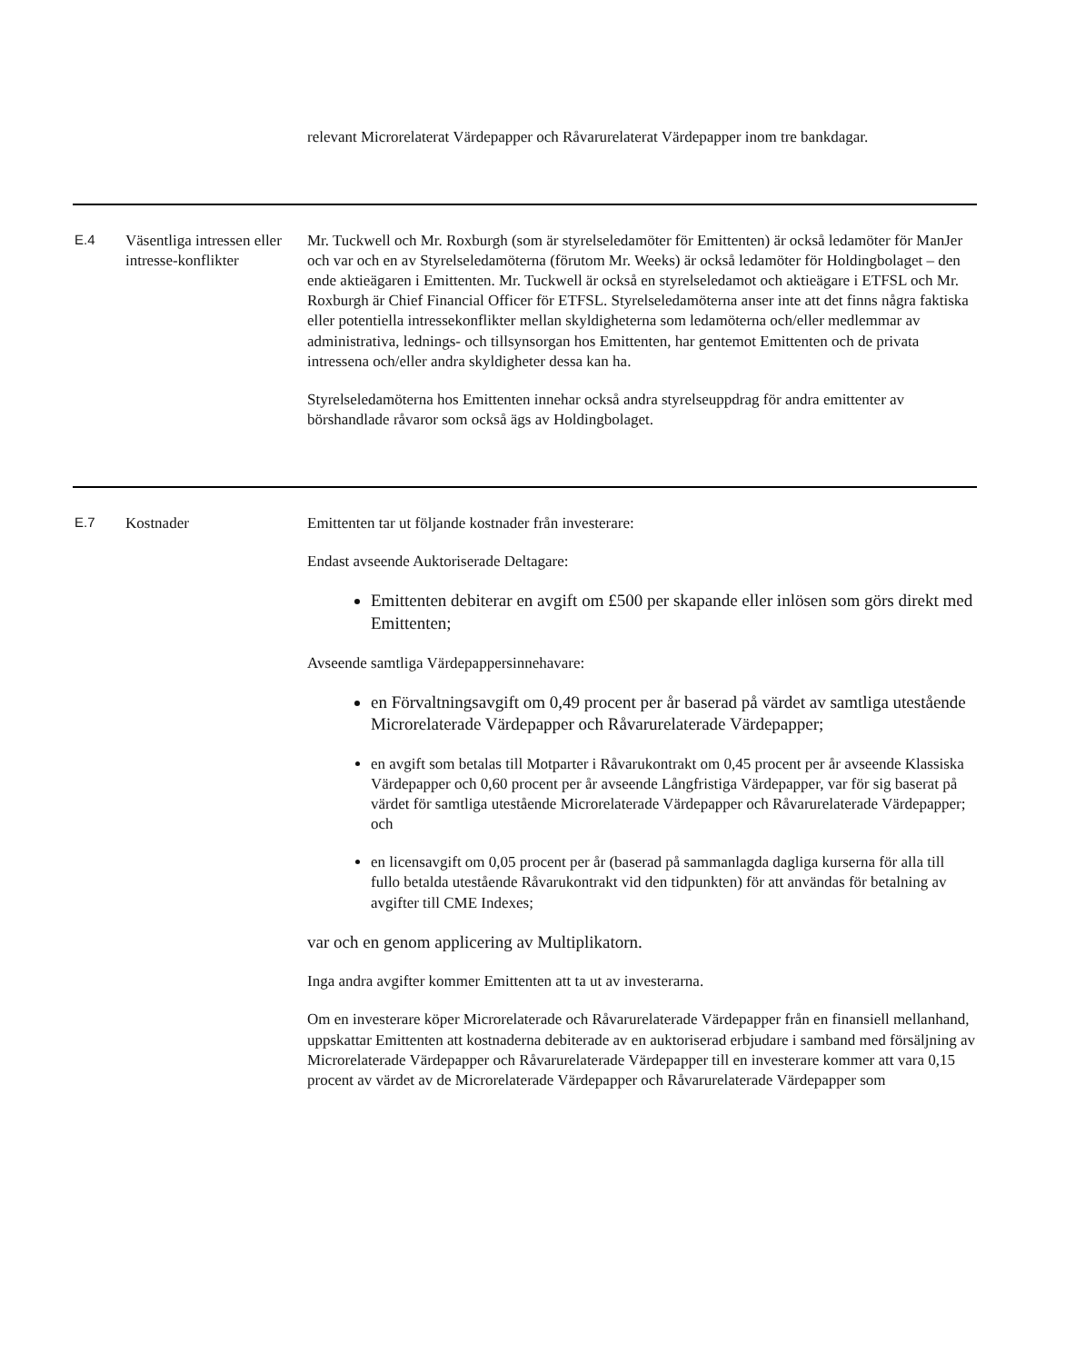| | | relevant Microrelaterat Värdepapper och Råvarurelaterat Värdepapper inom tre bankdagar. |
| E.4 | Väsentliga intressen eller intresse-konflikter | Mr. Tuckwell och Mr. Roxburgh (som är styrelseledamöter för Emittenten) är också ledamöter för ManJer och var och en av Styrelseledamöterna (förutom Mr. Weeks) är också ledamöter för Holdingbolaget – den ende aktieägaren i Emittenten. Mr. Tuckwell är också en styrelseledamot och aktieägare i ETFSL och Mr. Roxburgh är Chief Financial Officer för ETFSL. Styrelseledamöterna anser inte att det finns några faktiska eller potentiella intressekonflikter mellan skyldigheterna som ledamöterna och/eller medlemmar av administrativa, lednings- och tillsynsorgan hos Emittenten, har gentemot Emittenten och de privata intressena och/eller andra skyldigheter dessa kan ha. Styrelseledamöterna hos Emittenten innehar också andra styrelseuppdrag för andra emittenter av börshandlade råvaror som också ägs av Holdingbolaget. |
| E.7 | Kostnader | Emittenten tar ut följande kostnader från investerare: Endast avseende Auktoriserade Deltagare: Emittenten debiterar en avgift om £500 per skapande eller inlösen som görs direkt med Emittenten; Avseende samtliga Värdepappersinnehavare: en Förvaltningsavgift om 0,49 procent per år baserad på värdet av samtliga utestående Microrelaterade Värdepapper och Råvarurelaterade Värdepapper; en avgift som betalas till Motparter i Råvarukontrakt om 0,45 procent per år avseende Klassiska Värdepapper och 0,60 procent per år avseende Långfristiga Värdepapper, var för sig baserat på värdet för samtliga utestående Microrelaterade Värdepapper och Råvarurelaterade Värdepapper; och en licensavgift om 0,05 procent per år (baserad på sammanlagda dagliga kurserna för alla till fullo betalda utestående Råvarukontrakt vid den tidpunkten) för att användas för betalning av avgifter till CME Indexes; var och en genom applicering av Multiplikatorn. Inga andra avgifter kommer Emittenten att ta ut av investerarna. Om en investerare köper Microrelaterade och Råvarurelaterade Värdepapper från en finansiell mellanhand, uppskattar Emittenten att kostnaderna debiterade av en auktoriserad erbjudare i samband med försäljning av Microrelaterade Värdepapper och Råvarurelaterade Värdepapper till en investerare kommer att vara 0,15 procent av värdet av de Microrelaterade Värdepapper och Råvarurelaterade Värdepapper som |